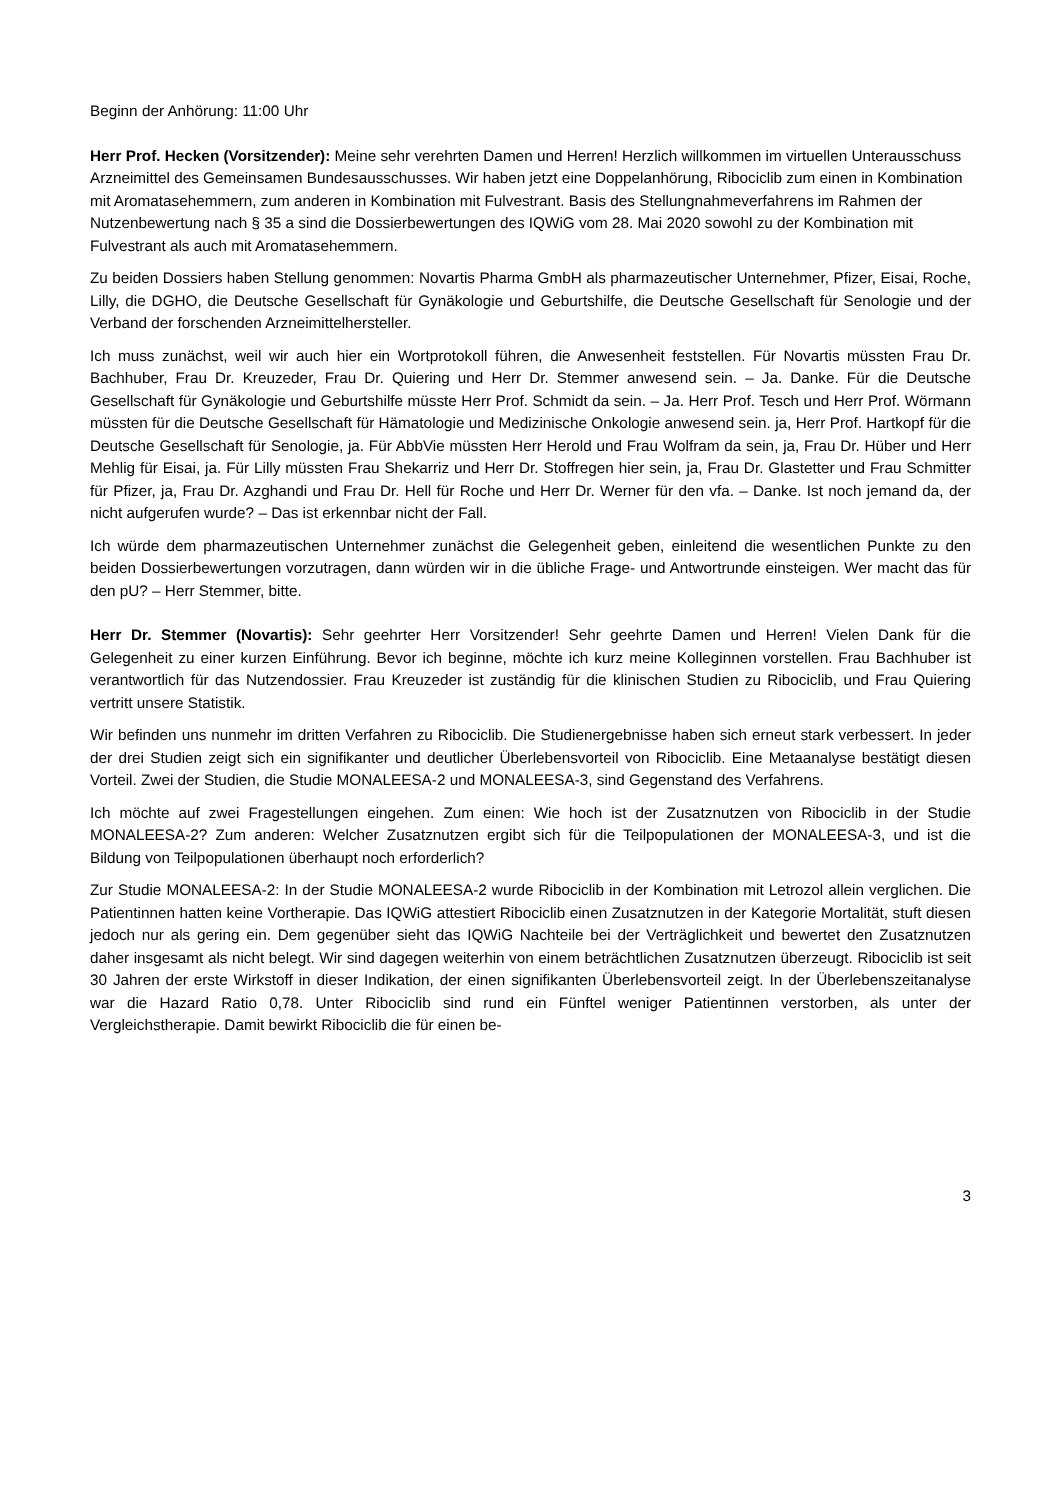Beginn der Anhörung: 11:00 Uhr
Herr Prof. Hecken (Vorsitzender): Meine sehr verehrten Damen und Herren! Herzlich willkommen im virtuellen Unterausschuss Arzneimittel des Gemeinsamen Bundesausschusses. Wir haben jetzt eine Doppelanhörung, Ribociclib zum einen in Kombination mit Aromatasehemmern, zum anderen in Kombination mit Fulvestrant. Basis des Stellungnahmeverfahrens im Rahmen der Nutzenbewertung nach § 35 a sind die Dossierbewertungen des IQWiG vom 28. Mai 2020 sowohl zu der Kombination mit Fulvestrant als auch mit Aromatasehemmern.
Zu beiden Dossiers haben Stellung genommen: Novartis Pharma GmbH als pharmazeutischer Unternehmer, Pfizer, Eisai, Roche, Lilly, die DGHO, die Deutsche Gesellschaft für Gynäkologie und Geburtshilfe, die Deutsche Gesellschaft für Senologie und der Verband der forschenden Arzneimittelhersteller.
Ich muss zunächst, weil wir auch hier ein Wortprotokoll führen, die Anwesenheit feststellen. Für Novartis müssten Frau Dr. Bachhuber, Frau Dr. Kreuzeder, Frau Dr. Quiering und Herr Dr. Stemmer anwesend sein. – Ja. Danke. Für die Deutsche Gesellschaft für Gynäkologie und Geburtshilfe müsste Herr Prof. Schmidt da sein. – Ja. Herr Prof. Tesch und Herr Prof. Wörmann müssten für die Deutsche Gesellschaft für Hämatologie und Medizinische Onkologie anwesend sein. ja, Herr Prof. Hartkopf für die Deutsche Gesellschaft für Senologie, ja. Für AbbVie müssten Herr Herold und Frau Wolfram da sein, ja, Frau Dr. Hüber und Herr Mehlig für Eisai, ja. Für Lilly müssten Frau Shekarriz und Herr Dr. Stoffregen hier sein, ja, Frau Dr. Glastetter und Frau Schmitter für Pfizer, ja, Frau Dr. Azghandi und Frau Dr. Hell für Roche und Herr Dr. Werner für den vfa. – Danke. Ist noch jemand da, der nicht aufgerufen wurde? – Das ist erkennbar nicht der Fall.
Ich würde dem pharmazeutischen Unternehmer zunächst die Gelegenheit geben, einleitend die wesentlichen Punkte zu den beiden Dossierbewertungen vorzutragen, dann würden wir in die übliche Frage- und Antwortrunde einsteigen. Wer macht das für den pU? – Herr Stemmer, bitte.
Herr Dr. Stemmer (Novartis): Sehr geehrter Herr Vorsitzender! Sehr geehrte Damen und Herren! Vielen Dank für die Gelegenheit zu einer kurzen Einführung. Bevor ich beginne, möchte ich kurz meine Kolleginnen vorstellen. Frau Bachhuber ist verantwortlich für das Nutzendossier. Frau Kreuzeder ist zuständig für die klinischen Studien zu Ribociclib, und Frau Quiering vertritt unsere Statistik.
Wir befinden uns nunmehr im dritten Verfahren zu Ribociclib. Die Studienergebnisse haben sich erneut stark verbessert. In jeder der drei Studien zeigt sich ein signifikanter und deutlicher Überlebensvorteil von Ribociclib. Eine Metaanalyse bestätigt diesen Vorteil. Zwei der Studien, die Studie MONALEESA-2 und MONALEESA-3, sind Gegenstand des Verfahrens.
Ich möchte auf zwei Fragestellungen eingehen. Zum einen: Wie hoch ist der Zusatznutzen von Ribociclib in der Studie MONALEESA-2? Zum anderen: Welcher Zusatznutzen ergibt sich für die Teilpopulationen der MONALEESA-3, und ist die Bildung von Teilpopulationen überhaupt noch erforderlich?
Zur Studie MONALEESA-2: In der Studie MONALEESA-2 wurde Ribociclib in der Kombination mit Letrozol allein verglichen. Die Patientinnen hatten keine Vortherapie. Das IQWiG attestiert Ribociclib einen Zusatznutzen in der Kategorie Mortalität, stuft diesen jedoch nur als gering ein. Dem gegenüber sieht das IQWiG Nachteile bei der Verträglichkeit und bewertet den Zusatznutzen daher insgesamt als nicht belegt. Wir sind dagegen weiterhin von einem beträchtlichen Zusatznutzen überzeugt. Ribociclib ist seit 30 Jahren der erste Wirkstoff in dieser Indikation, der einen signifikanten Überlebensvorteil zeigt. In der Überlebenszeitanalyse war die Hazard Ratio 0,78. Unter Ribociclib sind rund ein Fünftel weniger Patientinnen verstorben, als unter der Vergleichstherapie. Damit bewirkt Ribociclib die für einen be-
3